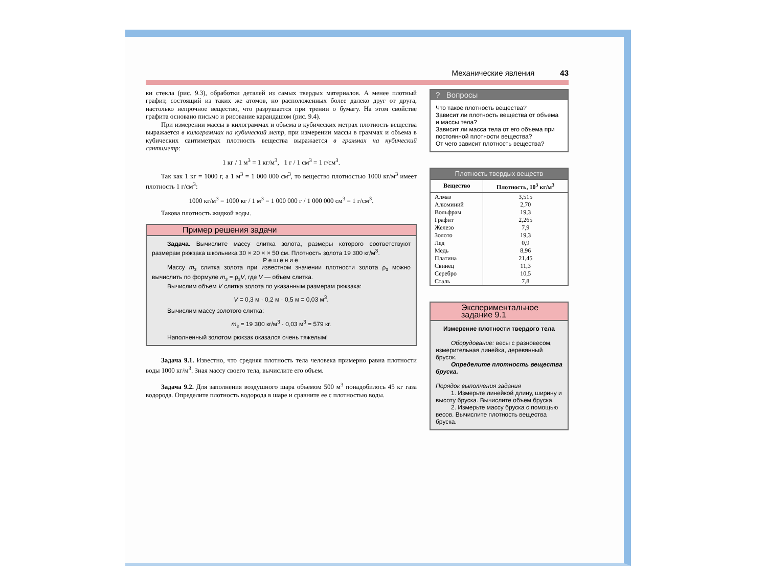Механические явления 43
ки стекла (рис. 9.3), обработки деталей из самых твердых материалов. А менее плотный графит, состоящий из таких же атомов, но расположенных более далеко друг от друга, настолько непрочное вещество, что разрушается при трении о бумагу. На этом свойстве графита основано письмо и рисование карандашом (рис. 9.4).
При измерении массы в килограммах и объема в кубических метрах плотность вещества выражается в килограммах на кубический метр, при измерении массы в граммах и объема в кубических сантиметрах плотность вещества выражается в граммах на кубический сантиметр:
1 кг / 1 м<sup>3</sup> = 1 кг/м<sup>3</sup>, 1 г / 1 см<sup>3</sup> = 1 г/см<sup>3</sup>.
Так как 1 кг = 1000 г, а 1 м<sup>3</sup> = 1 000 000 см<sup>3</sup>, то вещество плотностью 1000 кг/м<sup>3</sup> имеет плотность 1 г/см<sup>3</sup>:
1000 кг/м<sup>3</sup> = 1000 кг / 1 м<sup>3</sup> = 1 000 000 г / 1 000 000 см<sup>3</sup> = 1 г/см<sup>3</sup>.
Такова плотность жидкой воды.
Пример решения задачи
Задача. Вычислите массу слитка золота, размеры которого соответствуют размерам рюкзака школьника 30 × 20 × × 50 см. Плотность золота 19 300 кг/м<sup>3</sup>.
Решение
Массу m<sub>з</sub> слитка золота при известном значении плотности золота ρ<sub>з</sub> можно вычислить по формуле m<sub>з</sub> = ρ<sub>з</sub>V, где V — объем слитка.
Вычислим объем V слитка золота по указанным размерам рюкзака:
V = 0,3 м · 0,2 м · 0,5 м = 0,03 м<sup>3</sup>.
Вычислим массу золотого слитка:
m<sub>з</sub> = 19 300 кг/м<sup>3</sup> · 0,03 м<sup>3</sup> = 579 кг.
Наполненный золотом рюкзак оказался очень тяжелым!
Задача 9.1. Известно, что средняя плотность тела человека примерно равна плотности воды 1000 кг/м<sup>3</sup>. Зная массу своего тела, вычислите его объем.
Задача 9.2. Для заполнения воздушного шара объемом 500 м<sup>3</sup> понадобилось 45 кг газа водорода. Определите плотность водорода в шаре и сравните ее с плотностью воды.
? Вопросы
Что такое плотность вещества?
Зависит ли плотность вещества от объема и массы тела?
Зависит ли масса тела от его объема при постоянной плотности вещества?
От чего зависит плотность вещества?
Плотность твердых веществ
| Вещество | Плотность, 10<sup>3</sup> кг/м<sup>3</sup> |
| --- | --- |
| Алмаз | 3,515 |
| Алюминий | 2,70 |
| Вольфрам | 19,3 |
| Графит | 2,265 |
| Железо | 7,9 |
| Золото | 19,3 |
| Лед | 0,9 |
| Медь | 8,96 |
| Платина | 21,45 |
| Свинец | 11,3 |
| Серебро | 10,5 |
| Сталь | 7,8 |
Экспериментальное задание 9.1
Измерение плотности твердого тела
Оборудование: весы с разновесом, измерительная линейка, деревянный брусок.
Определите плотность вещества бруска.
Порядок выполнения задания
1. Измерьте линейкой длину, ширину и высоту бруска. Вычислите объем бруска.
2. Измерьте массу бруска с помощью весов. Вычислите плотность вещества бруска.